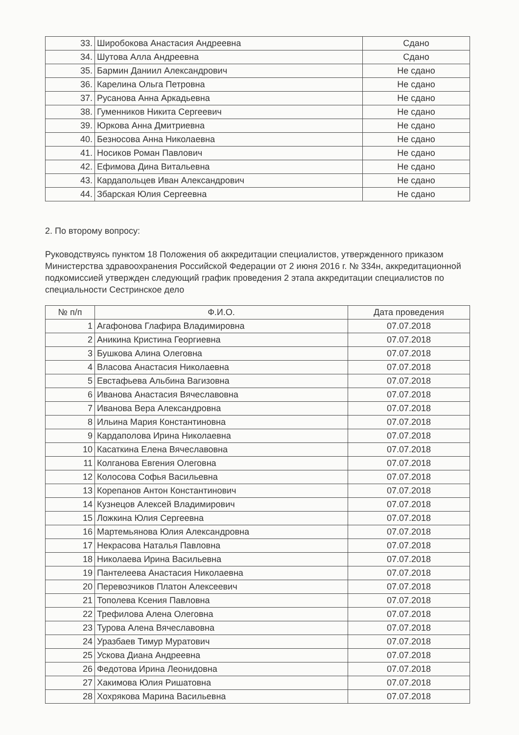| 33. | Широбокова Анастасия Андреевна | Сдано |
| 34. | Шутова Алла Андреевна | Сдано |
| 35. | Бармин Даниил Александрович | Не сдано |
| 36. | Карелина Ольга Петровна | Не сдано |
| 37. | Русанова Анна Аркадьевна | Не сдано |
| 38. | Гуменников Никита Сергеевич | Не сдано |
| 39. | Юркова Анна Дмитриевна | Не сдано |
| 40. | Безносова Анна Николаевна | Не сдано |
| 41. | Носиков Роман Павлович | Не сдано |
| 42. | Ефимова Дина Витальевна | Не сдано |
| 43. | Кардапольцев Иван Александрович | Не сдано |
| 44. | Збарская Юлия Сергеевна | Не сдано |
2. По второму вопросу:
Руководствуясь пунктом 18 Положения об аккредитации специалистов, утвержденного приказом Министерства здравоохранения Российской Федерации от 2 июня 2016 г. № 334н, аккредитационной подкомиссией утвержден следующий график проведения 2 этапа аккредитации специалистов по специальности Сестринское дело
| № п/п | Ф.И.О. | Дата проведения |
| --- | --- | --- |
| 1 | Агафонова Глафира Владимировна | 07.07.2018 |
| 2 | Аникина Кристина Георгиевна | 07.07.2018 |
| 3 | Бушкова Алина Олеговна | 07.07.2018 |
| 4 | Власова Анастасия Николаевна | 07.07.2018 |
| 5 | Евстафьева Альбина Вагизовна | 07.07.2018 |
| 6 | Иванова Анастасия Вячеславовна | 07.07.2018 |
| 7 | Иванова Вера Александровна | 07.07.2018 |
| 8 | Ильина Мария Константиновна | 07.07.2018 |
| 9 | Кардаполова Ирина Николаевна | 07.07.2018 |
| 10 | Касаткина Елена Вячеславовна | 07.07.2018 |
| 11 | Колганова Евгения Олеговна | 07.07.2018 |
| 12 | Колосова Софья Васильевна | 07.07.2018 |
| 13 | Корепанов Антон Константинович | 07.07.2018 |
| 14 | Кузнецов Алексей Владимирович | 07.07.2018 |
| 15 | Ложкина Юлия Сергеевна | 07.07.2018 |
| 16 | Мартемьянова Юлия Александровна | 07.07.2018 |
| 17 | Некрасова Наталья Павловна | 07.07.2018 |
| 18 | Николаева Ирина Васильевна | 07.07.2018 |
| 19 | Пантелеева Анастасия Николаевна | 07.07.2018 |
| 20 | Перевозчиков Платон Алексеевич | 07.07.2018 |
| 21 | Тополева Ксения Павловна | 07.07.2018 |
| 22 | Трефилова Алена Олеговна | 07.07.2018 |
| 23 | Турова Алена Вячеславовна | 07.07.2018 |
| 24 | Уразбаев Тимур Муратович | 07.07.2018 |
| 25 | Ускова Диана Андреевна | 07.07.2018 |
| 26 | Федотова Ирина Леонидовна | 07.07.2018 |
| 27 | Хакимова Юлия Ришатовна | 07.07.2018 |
| 28 | Хохрякова Марина Васильевна | 07.07.2018 |